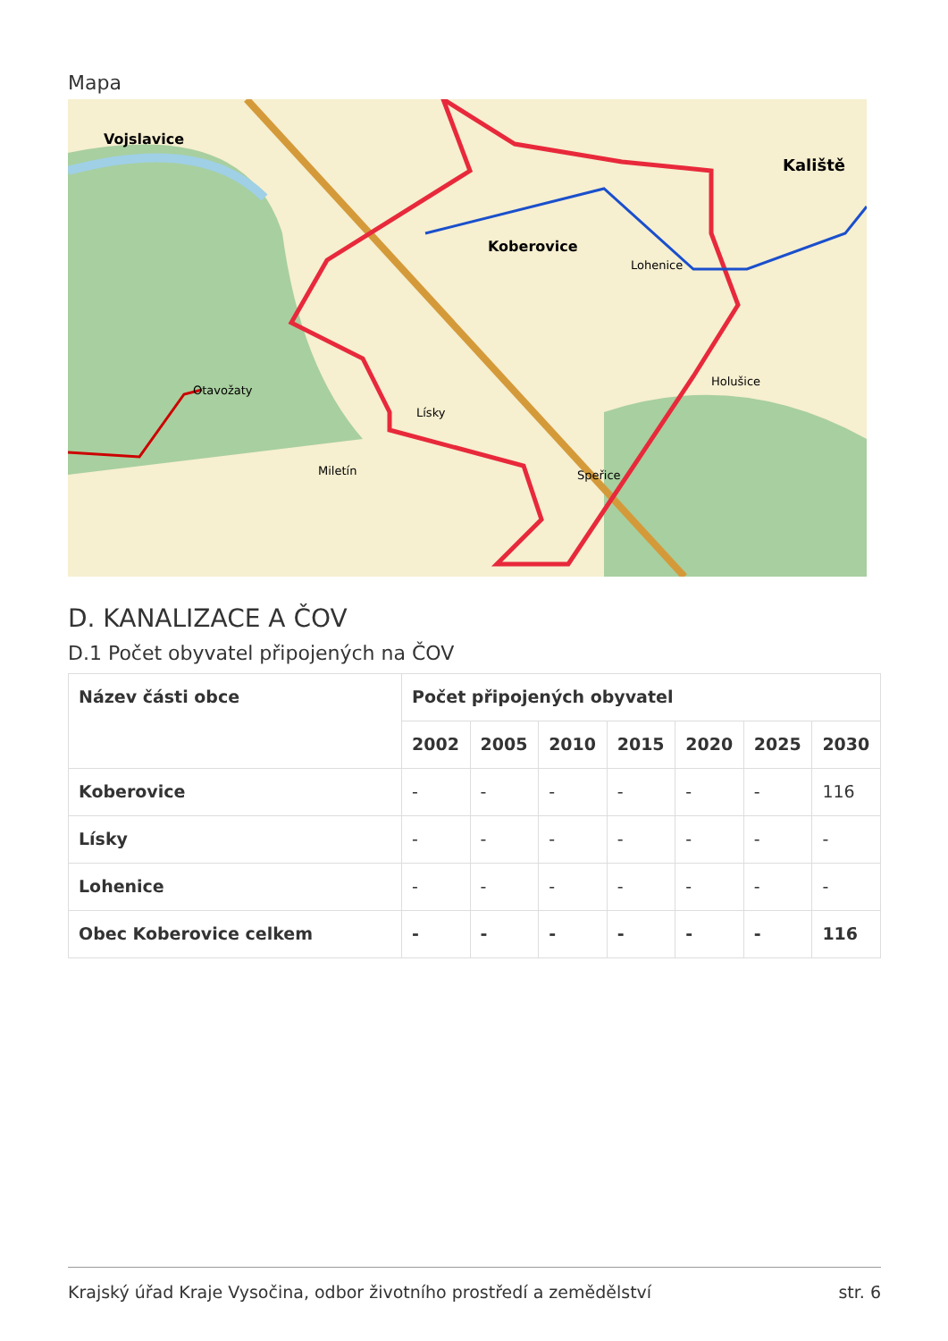Mapa
Vojslavice
Koberovice
Lohenice
Kaliště
Holušice
Lísky
Miletín
Speřice
Otavožaty
D. KANALIZACE A ČOV
D.1 Počet obyvatel připojených na ČOV
| Název části obce | Počet připojených obyvatel | | | | | | |
| --- | --- | --- | --- | --- | --- | --- | --- |
| | 2002 | 2005 | 2010 | 2015 | 2020 | 2025 | 2030 |
| Koberovice | - | - | - | - | - | - | 116 |
| Lísky | - | - | - | - | - | - | - |
| Lohenice | - | - | - | - | - | - | - |
| Obec Koberovice celkem | - | - | - | - | - | - | 116 |
Krajský úřad Kraje Vysočina, odbor životního prostředí a zemědělství str. 6